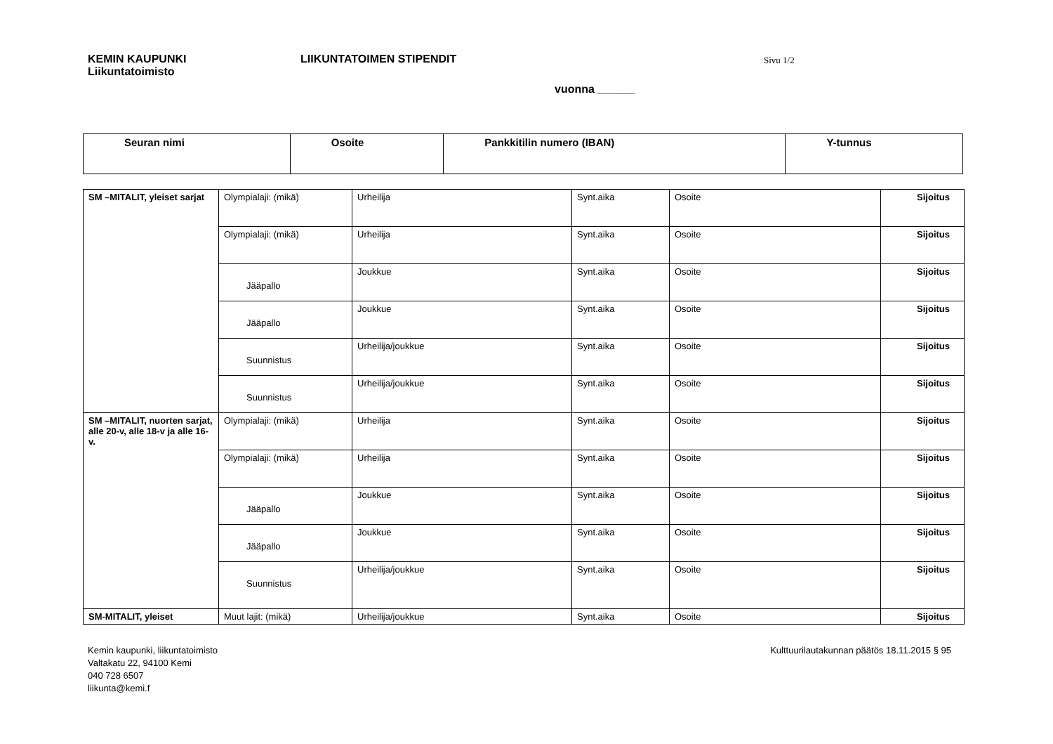KEMIN KAUPUNKI
Liikuntatoimisto
LIIKUNTATOIMEN STIPENDIT
Sivu 1/2
vuonna ______
| Seuran nimi | Osoite | Pankkitilin numero (IBAN) | Y-tunnus |
| --- | --- | --- | --- |
| SM –MITALIT, yleiset sarjat | Olympialaji: (mikä) | Urheilija | Synt.aika | Osoite | Sijoitus |
| | Olympialaji: (mikä) | Urheilija | Synt.aika | Osoite | Sijoitus |
| | Jääpallo | Joukkue | Synt.aika | Osoite | Sijoitus |
| | Jääpallo | Joukkue | Synt.aika | Osoite | Sijoitus |
| | Suunnistus | Urheilija/joukkue | Synt.aika | Osoite | Sijoitus |
| | Suunnistus | Urheilija/joukkue | Synt.aika | Osoite | Sijoitus |
| SM –MITALIT, nuorten sarjat, alle 20-v, alle 18-v ja alle 16-v. | Olympialaji: (mikä) | Urheilija | Synt.aika | Osoite | Sijoitus |
| | Olympialaji: (mikä) | Urheilija | Synt.aika | Osoite | Sijoitus |
| | Jääpallo | Joukkue | Synt.aika | Osoite | Sijoitus |
| | Jääpallo | Joukkue | Synt.aika | Osoite | Sijoitus |
| | Suunnistus | Urheilija/joukkue | Synt.aika | Osoite | Sijoitus |
| SM-MITALIT, yleiset | Muut lajit: (mikä) | Urheilija/joukkue | Synt.aika | Osoite | Sijoitus |
Kemin kaupunki, liikuntatoimisto
Valtakatu 22, 94100 Kemi
040 728 6507
liikunta@kemi.f
Kulttuurilautakunnan päätös 18.11.2015 § 95